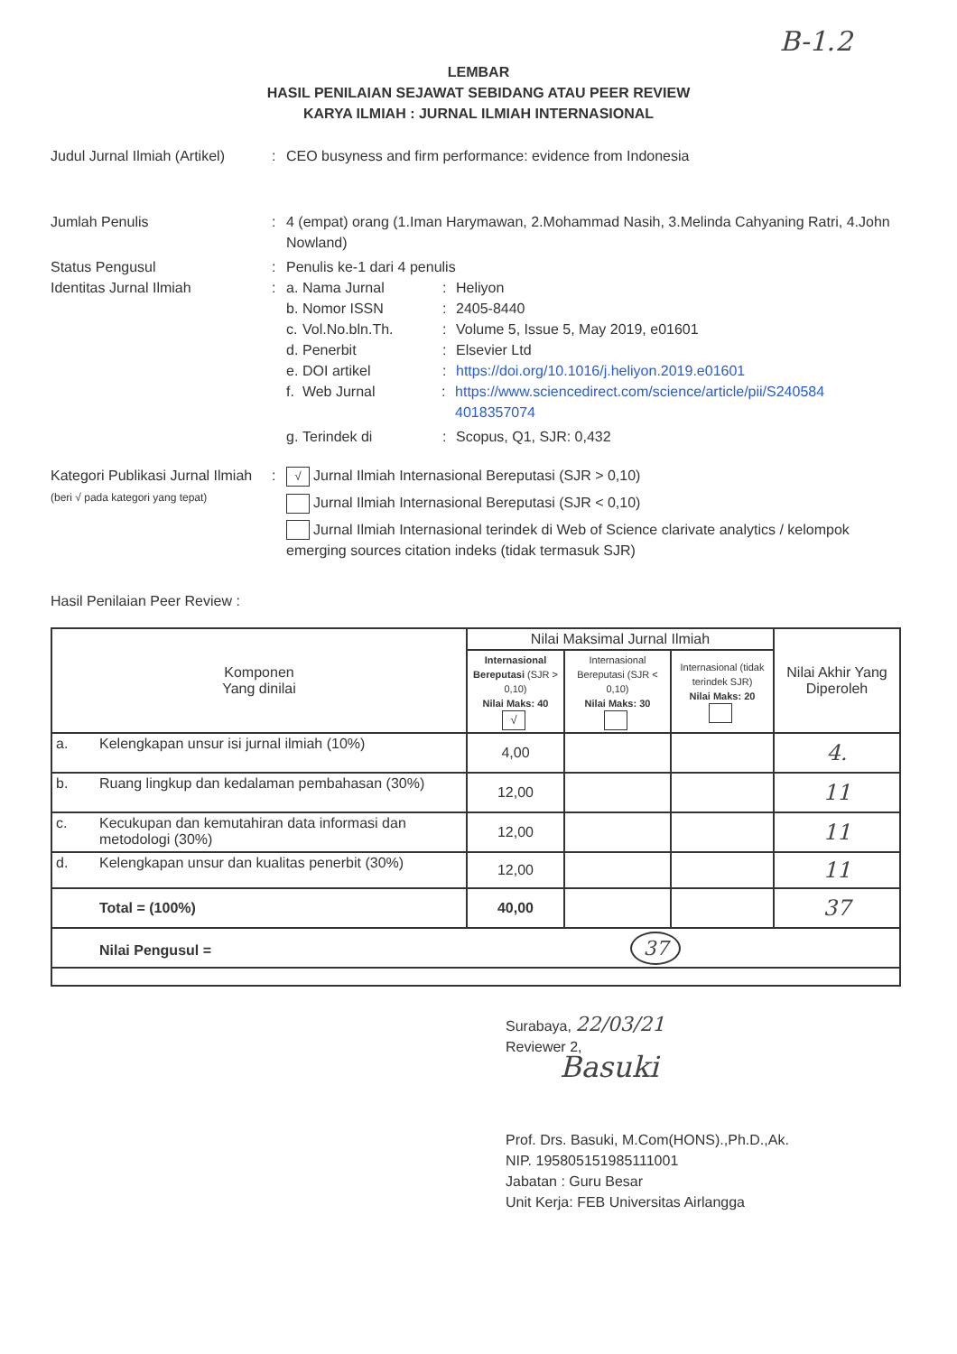B-1.2
LEMBAR
HASIL PENILAIAN SEJAWAT SEBIDANG ATAU PEER REVIEW
KARYA ILMIAH : JURNAL ILMIAH INTERNASIONAL
Judul Jurnal Ilmiah (Artikel)
: CEO busyness and firm performance: evidence from Indonesia
Jumlah Penulis : 4 (empat) orang (1.Iman Harymawan, 2.Mohammad Nasih, 3.Melinda Cahyaning Ratri, 4.John Nowland)
Status Pengusul : Penulis ke-1 dari 4 penulis
Identitas Jurnal Ilmiah : a.
Nama Jurnal : Heliyon
b.
Nomor ISSN : 2405-8440
c.
Vol.No.bln.Th. : Volume 5, Issue 5, May 2019, e01601
d.
Penerbit : Elsevier Ltd
e.
DOI artikel : https://doi.org/10.1016/j.heliyon.2019.e01601
f.
Web Jurnal : https://www.sciencedirect.com/science/article/pii/S240584 4018357074
g.
Terindek di : Scopus, Q1, SJR: 0,432
Kategori Publikasi Jurnal Ilmiah (beri √ pada kategori yang tepat)
:
√ Jurnal Ilmiah Internasional Bereputasi (SJR > 0,10)
Jurnal Ilmiah Internasional Bereputasi (SJR < 0,10)
Jurnal Ilmiah Internasional terindek di Web of Science clarivate analytics / kelompok emerging sources citation indeks (tidak termasuk SJR)
Hasil Penilaian Peer Review :
| Komponen Yang dinilai | | Nilai Maksimal Jurnal Ilmiah | | | Nilai Akhir Yang Diperoleh |
| --- | --- | --- | --- | --- | --- |
| | | Internasional Bereputasi (SJR > 0,10) Nilai Maks: 40 √ | Internasional Bereputasi (SJR < 0,10) Nilai Maks: 30 | Internasional (tidak terindek SJR) Nilai Maks: 20 | |
| a. | Kelengkapan unsur isi jurnal ilmiah (10%) | 4,00 | | | 4. |
| b. | Ruang lingkup dan kedalaman pembahasan (30%) | 12,00 | | | 11 |
| c. | Kecukupan dan kemutahiran data informasi dan metodologi (30%) | 12,00 | | | 11 |
| d. | Kelengkapan unsur dan kualitas penerbit (30%) | 12,00 | | | 11 |
| | Total = (100%) | 40,00 | | | 37 |
| | Nilai Pengusul = 37 | | | | |
Surabaya, 22/03/21
Reviewer 2,
Basuki
Prof. Drs. Basuki, M.Com(HONS).,Ph.D.,Ak.
NIP. 195805151985111001
Jabatan : Guru Besar
Unit Kerja: FEB Universitas Airlangga